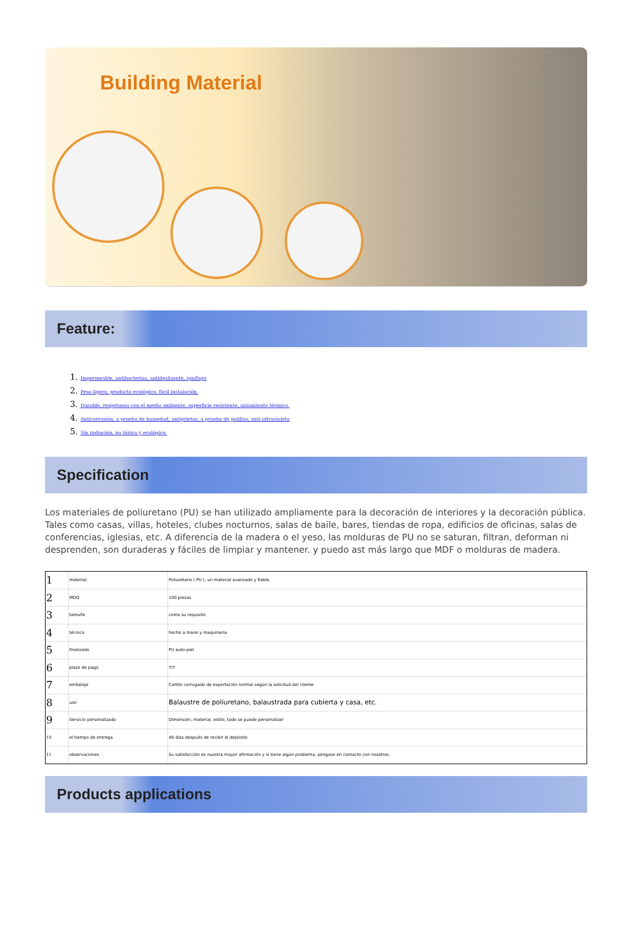Building Material
Feature:
1. Impermeable, antibacterias, antideslizante, ignífugo
2. Peso ligero, producto ecológico, fácil instalación.
3. Durable, respetuoso con el medio ambiente, superficie resistente, aislamiento térmico.
4. Anticorrosión, a prueba de humedad, antigrietas, a prueba de polillas, anti-ultravioleta
5. Sin radiación, no tóxico y ecológico.
Specification
Los materiales de poliuretano (PU) se han utilizado ampliamente para la decoración de interiores y la decoración pública. Tales como casas, villas, hoteles, clubes nocturnos, salas de baile, bares, tiendas de ropa, edificios de oficinas, salas de conferencias, iglesias, etc. A diferencia de la madera o el yeso, las molduras de PU no se saturan, filtran, deforman ni desprenden, son duraderas y fáciles de limpiar y mantener. y puedo ast más largo que MDF o molduras de madera.
| 1 | material | Poliuretano ( PU ), un material avanzado y fiable, |
| 2 | MOQ | 100 piezas |
| 3 | tamaño | como su requisito |
| 4 | técnico | hecho a mano y maquinaria |
| 5 | finalizado | PU auto-piel |
| 6 | plazo de pago | T/T |
| 7 | embalaje | Cartón corrugado de exportación normal según la solicitud del cliente |
| 8 | uso | Balaustre de poliuretano, balaustrada para cubierta y casa, etc. |
| 9 | Servicio personalizado | Dimensión, material, estilo, todo se puede personalizar |
| 10 | el tiempo de entrega | 40 días después de recibir el depósito |
| 11 | observaciones | Su satisfacción es nuestra mayor afirmación y si tiene algún problema, póngase en contacto con nosotros. |
Products applications